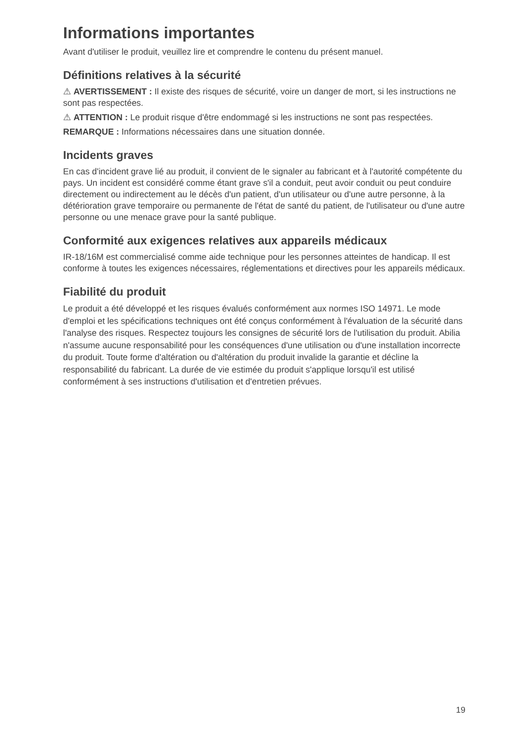Informations importantes
Avant d'utiliser le produit, veuillez lire et comprendre le contenu du présent manuel.
Définitions relatives à la sécurité
⚠ AVERTISSEMENT : Il existe des risques de sécurité, voire un danger de mort, si les instructions ne sont pas respectées.
⚠ ATTENTION : Le produit risque d'être endommagé si les instructions ne sont pas respectées.
REMARQUE : Informations nécessaires dans une situation donnée.
Incidents graves
En cas d'incident grave lié au produit, il convient de le signaler au fabricant et à l'autorité compétente du pays. Un incident est considéré comme étant grave s'il a conduit, peut avoir conduit ou peut conduire directement ou indirectement au le décès d'un patient, d'un utilisateur ou d'une autre personne, à la détérioration grave temporaire ou permanente de l'état de santé du patient, de l'utilisateur ou d'une autre personne ou une menace grave pour la santé publique.
Conformité aux exigences relatives aux appareils médicaux
IR-18/16M est commercialisé comme aide technique pour les personnes atteintes de handicap. Il est conforme à toutes les exigences nécessaires, réglementations et directives pour les appareils médicaux.
Fiabilité du produit
Le produit a été développé et les risques évalués conformément aux normes ISO 14971. Le mode d'emploi et les spécifications techniques ont été conçus conformément à l'évaluation de la sécurité dans l'analyse des risques. Respectez toujours les consignes de sécurité lors de l'utilisation du produit. Abilia n'assume aucune responsabilité pour les conséquences d'une utilisation ou d'une installation incorrecte du produit. Toute forme d'altération ou d'altération du produit invalide la garantie et décline la responsabilité du fabricant. La durée de vie estimée du produit s'applique lorsqu'il est utilisé conformément à ses instructions d'utilisation et d'entretien prévues.
19